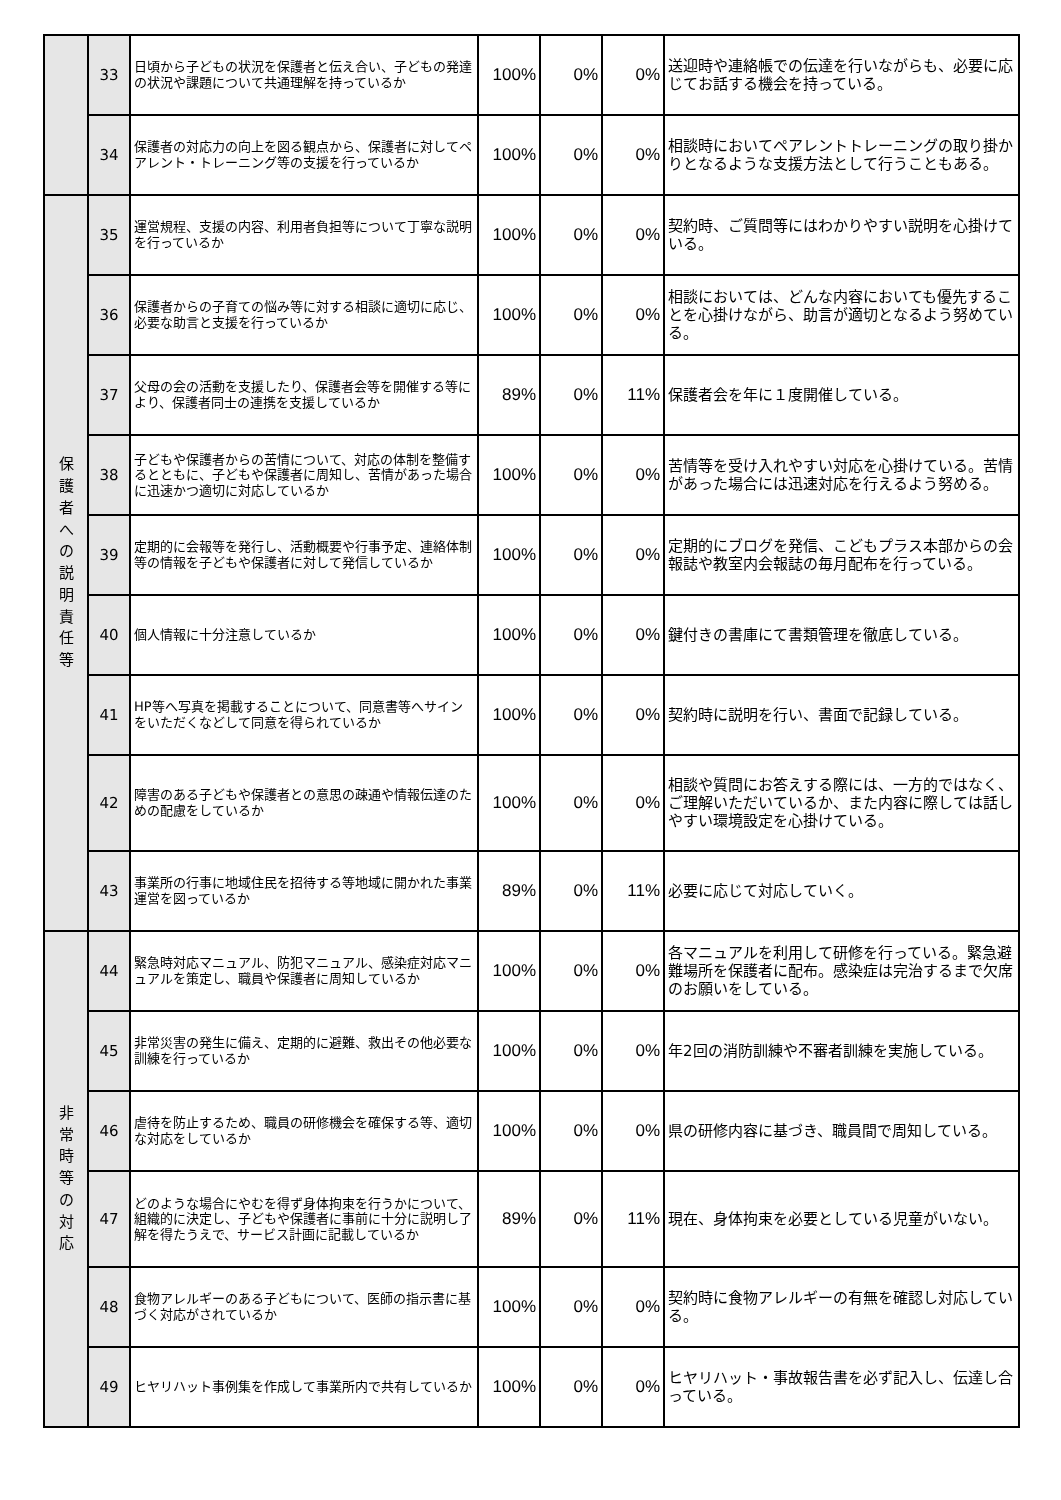| | 33 | 日頃から子どもの状況を保護者と伝え合い、子どもの発達の状況や課題について共通理解を持っているか | 100% | 0% | 0% | 送迎時や連絡帳での伝達を行いながらも、必要に応じてお話する機会を持っている。 |
| | 34 | 保護者の対応力の向上を図る観点から、保護者に対してペアレント・トレーニング等の支援を行っているか | 100% | 0% | 0% | 相談時においてペアレントトレーニングの取り掛かりとなるような支援方法として行うこともある。 |
| 保 護 者 へ の 説 明 責 任 等 | 35 | 運営規程、支援の内容、利用者負担等について丁寧な説明を行っているか | 100% | 0% | 0% | 契約時、ご質問等にはわかりやすい説明を心掛けている。 |
| | 36 | 保護者からの子育ての悩み等に対する相談に適切に応じ、必要な助言と支援を行っているか | 100% | 0% | 0% | 相談においては、どんな内容においても優先することを心掛けながら、助言が適切となるよう努めている。 |
| | 37 | 父母の会の活動を支援したり、保護者会等を開催する等により、保護者同士の連携を支援しているか | 89% | 0% | 11% | 保護者会を年に１度開催している。 |
| | 38 | 子どもや保護者からの苦情について、対応の体制を整備するとともに、子どもや保護者に周知し、苦情があった場合に迅速かつ適切に対応しているか | 100% | 0% | 0% | 苦情等を受け入れやすい対応を心掛けている。苦情があった場合には迅速対応を行えるよう努める。 |
| | 39 | 定期的に会報等を発行し、活動概要や行事予定、連絡体制等の情報を子どもや保護者に対して発信しているか | 100% | 0% | 0% | 定期的にブログを発信、こどもプラス本部からの会報誌や教室内会報誌の毎月配布を行っている。 |
| | 40 | 個人情報に十分注意しているか | 100% | 0% | 0% | 鍵付きの書庫にて書類管理を徹底している。 |
| | 41 | HP等へ写真を掲載することについて、同意書等へサインをいただくなどして同意を得られているか | 100% | 0% | 0% | 契約時に説明を行い、書面で記録している。 |
| | 42 | 障害のある子どもや保護者との意思の疎通や情報伝達のための配慮をしているか | 100% | 0% | 0% | 相談や質問にお答えする際には、一方的ではなく、ご理解いただいているか、また内容に際しては話しやすい環境設定を心掛けている。 |
| | 43 | 事業所の行事に地域住民を招待する等地域に開かれた事業運営を図っているか | 89% | 0% | 11% | 必要に応じて対応していく。 |
| 非 常 時 等 の 対 応 | 44 | 緊急時対応マニュアル、防犯マニュアル、感染症対応マニュアルを策定し、職員や保護者に周知しているか | 100% | 0% | 0% | 各マニュアルを利用して研修を行っている。緊急避難場所を保護者に配布。感染症は完治するまで欠席のお願いをしている。 |
| | 45 | 非常災害の発生に備え、定期的に避難、救出その他必要な訓練を行っているか | 100% | 0% | 0% | 年2回の消防訓練や不審者訓練を実施している。 |
| | 46 | 虐待を防止するため、職員の研修機会を確保する等、適切な対応をしているか | 100% | 0% | 0% | 県の研修内容に基づき、職員間で周知している。 |
| | 47 | どのような場合にやむを得ず身体拘束を行うかについて、組織的に決定し、子どもや保護者に事前に十分に説明し了解を得たうえで、サービス計画に記載しているか | 89% | 0% | 11% | 現在、身体拘束を必要としている児童がいない。 |
| | 48 | 食物アレルギーのある子どもについて、医師の指示書に基づく対応がされているか | 100% | 0% | 0% | 契約時に食物アレルギーの有無を確認し対応している。 |
| | 49 | ヒヤリハット事例集を作成して事業所内で共有しているか | 100% | 0% | 0% | ヒヤリハット・事故報告書を必ず記入し、伝達し合っている。 |